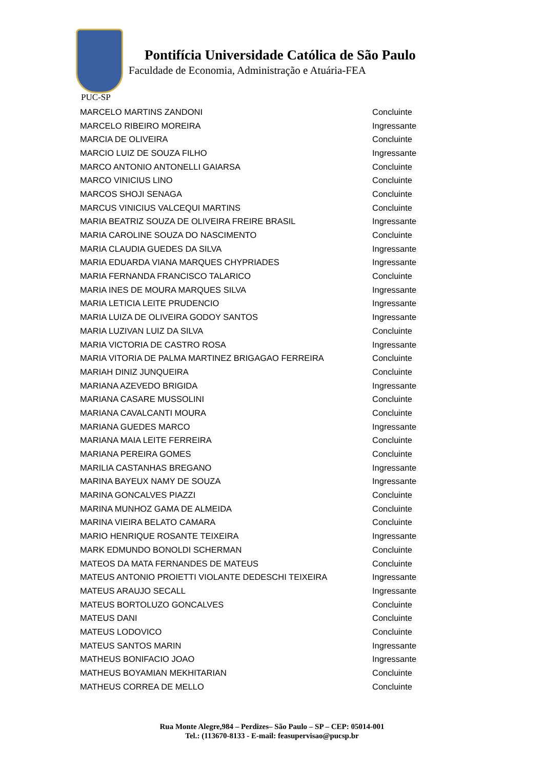Pontifícia Universidade Católica de São Paulo
Faculdade de Economia, Administração e Atuária-FEA
PUC-SP
| MARCELO MARTINS ZANDONI | Concluinte |
| MARCELO RIBEIRO MOREIRA | Ingressante |
| MARCIA DE OLIVEIRA | Concluinte |
| MARCIO LUIZ DE SOUZA FILHO | Ingressante |
| MARCO ANTONIO ANTONELLI GAIARSA | Concluinte |
| MARCO VINICIUS LINO | Concluinte |
| MARCOS SHOJI SENAGA | Concluinte |
| MARCUS VINICIUS VALCEQUI MARTINS | Concluinte |
| MARIA BEATRIZ SOUZA DE OLIVEIRA FREIRE BRASIL | Ingressante |
| MARIA CAROLINE SOUZA DO NASCIMENTO | Concluinte |
| MARIA CLAUDIA GUEDES DA SILVA | Ingressante |
| MARIA EDUARDA VIANA MARQUES CHYPRIADES | Ingressante |
| MARIA FERNANDA FRANCISCO TALARICO | Concluinte |
| MARIA INES DE MOURA MARQUES SILVA | Ingressante |
| MARIA LETICIA LEITE PRUDENCIO | Ingressante |
| MARIA LUIZA DE OLIVEIRA GODOY SANTOS | Ingressante |
| MARIA LUZIVAN LUIZ DA SILVA | Concluinte |
| MARIA VICTORIA DE CASTRO ROSA | Ingressante |
| MARIA VITORIA DE PALMA MARTINEZ BRIGAGAO FERREIRA | Concluinte |
| MARIAH DINIZ JUNQUEIRA | Concluinte |
| MARIANA AZEVEDO BRIGIDA | Ingressante |
| MARIANA CASARE MUSSOLINI | Concluinte |
| MARIANA CAVALCANTI MOURA | Concluinte |
| MARIANA GUEDES MARCO | Ingressante |
| MARIANA MAIA LEITE FERREIRA | Concluinte |
| MARIANA PEREIRA GOMES | Concluinte |
| MARILIA CASTANHAS BREGANO | Ingressante |
| MARINA BAYEUX NAMY DE SOUZA | Ingressante |
| MARINA GONCALVES PIAZZI | Concluinte |
| MARINA MUNHOZ GAMA DE ALMEIDA | Concluinte |
| MARINA VIEIRA BELATO CAMARA | Concluinte |
| MARIO HENRIQUE ROSANTE TEIXEIRA | Ingressante |
| MARK EDMUNDO BONOLDI SCHERMAN | Concluinte |
| MATEOS DA MATA FERNANDES DE MATEUS | Concluinte |
| MATEUS ANTONIO PROIETTI VIOLANTE DEDESCHI TEIXEIRA | Ingressante |
| MATEUS ARAUJO SECALL | Ingressante |
| MATEUS BORTOLUZO GONCALVES | Concluinte |
| MATEUS DANI | Concluinte |
| MATEUS LODOVICO | Concluinte |
| MATEUS SANTOS MARIN | Ingressante |
| MATHEUS BONIFACIO JOAO | Ingressante |
| MATHEUS BOYAMIAN MEKHITARIAN | Concluinte |
| MATHEUS CORREA DE MELLO | Concluinte |
Rua Monte Alegre,984 – Perdizes– São Paulo – SP – CEP: 05014-001
Tel.: (113670-8133 - E-mail: feasupervisao@pucsp.br